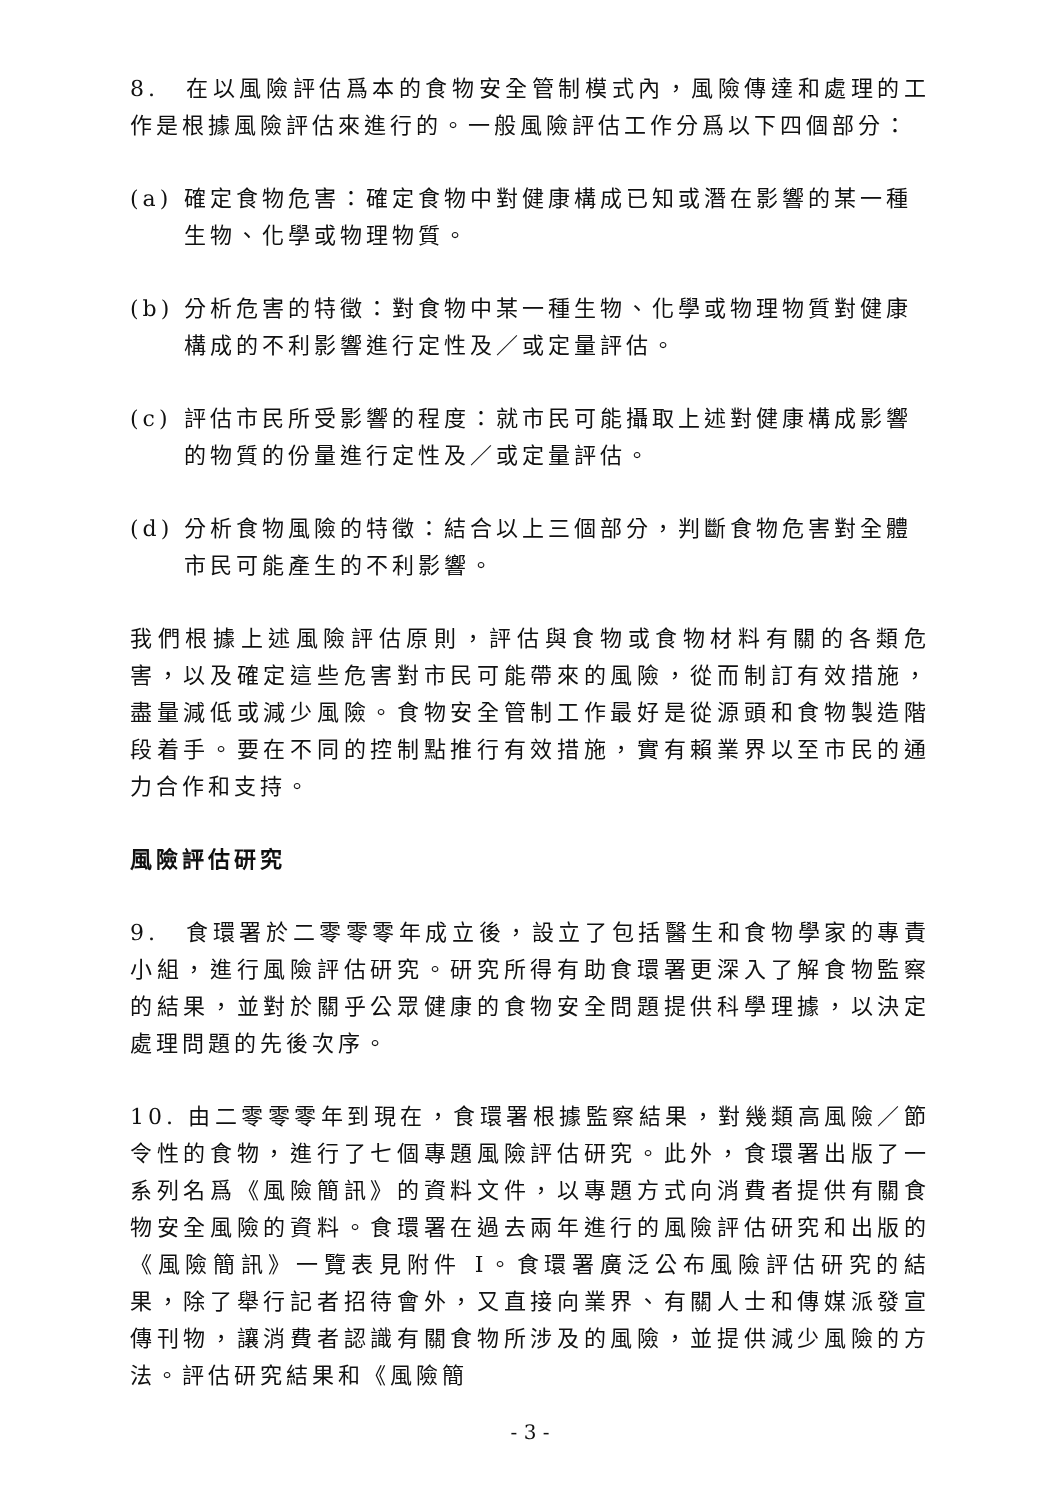8.　在以風險評估爲本的食物安全管制模式內，風險傳達和處理的工作是根據風險評估來進行的。一般風險評估工作分爲以下四個部分：
(a) 確定食物危害：確定食物中對健康構成已知或潛在影響的某一種生物、化學或物理物質。
(b) 分析危害的特徵：對食物中某一種生物、化學或物理物質對健康構成的不利影響進行定性及／或定量評估。
(c) 評估市民所受影響的程度：就市民可能攝取上述對健康構成影響的物質的份量進行定性及／或定量評估。
(d) 分析食物風險的特徵：結合以上三個部分，判斷食物危害對全體市民可能產生的不利影響。
我們根據上述風險評估原則，評估與食物或食物材料有關的各類危害，以及確定這些危害對市民可能帶來的風險，從而制訂有效措施，盡量減低或減少風險。食物安全管制工作最好是從源頭和食物製造階段着手。要在不同的控制點推行有效措施，實有賴業界以至市民的通力合作和支持。
風險評估研究
9.　食環署於二零零零年成立後，設立了包括醫生和食物學家的專責小組，進行風險評估研究。研究所得有助食環署更深入了解食物監察的結果，並對於關乎公眾健康的食物安全問題提供科學理據，以決定處理問題的先後次序。
10. 由二零零零年到現在，食環署根據監察結果，對幾類高風險／節令性的食物，進行了七個專題風險評估研究。此外，食環署出版了一系列名爲《風險簡訊》的資料文件，以專題方式向消費者提供有關食物安全風險的資料。食環署在過去兩年進行的風險評估研究和出版的《風險簡訊》一覽表見附件 I。食環署廣泛公布風險評估研究的結果，除了舉行記者招待會外，又直接向業界、有關人士和傳媒派發宣傳刊物，讓消費者認識有關食物所涉及的風險，並提供減少風險的方法。評估研究結果和《風險簡
- 3 -